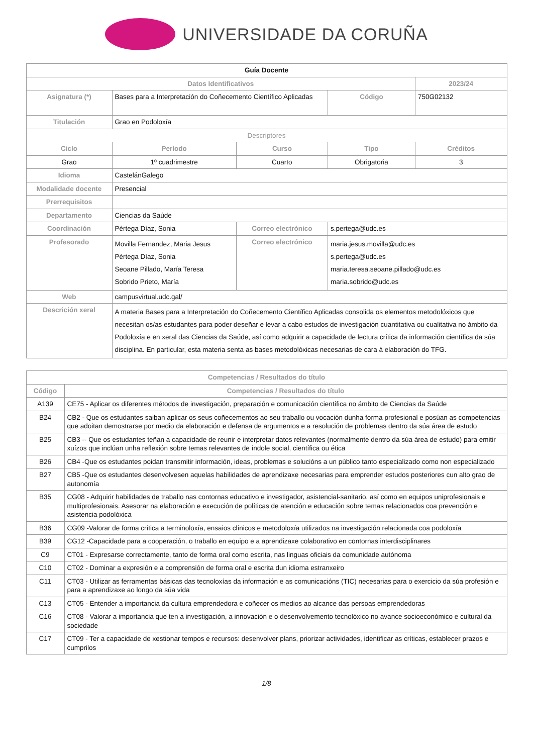UNIVERSIDADE DA CORUÑA
| Guía Docente | | | | | |
| Datos Identificativos | | | | 2023/24 | |
| Asignatura (*) | Bases para a Interpretación do Coñecemento Científico Aplicadas | | Código | 750G02132 | |
| Titulación | Grao en Podoloxía | | | | |
| Descriptores | | | | | |
| Ciclo | Período | Curso | Tipo | | Créditos |
| Grao | 1º cuadrimestre | Cuarto | Obrigatoria | | 3 |
| Idioma | CastelánGalego | | | | |
| Modalidade docente | Presencial | | | | |
| Prerrequisitos | | | | | |
| Departamento | Ciencias da Saúde | | | | |
| Coordinación | Pértega Díaz, Sonia | Correo electrónico | s.pertega@udc.es | | |
| Profesorado | Movilla Fernandez, Maria Jesus Pértega Díaz, Sonia Seoane Pillado, María Teresa Sobrido Prieto, María | Correo electrónico | maria.jesus.movilla@udc.es s.pertega@udc.es maria.teresa.seoane.pillado@udc.es maria.sobrido@udc.es | | |
| Web | campusvirtual.udc.gal/ | | | | |
| Descrición xeral | A materia Bases para a Interpretación do Coñecemento Científico Aplicadas consolida os elementos metodolóxicos que necesitan os/as estudantes para poder deseñar e levar a cabo estudos de investigación cuantitativa ou cualitativa no ámbito da Podoloxía e en xeral das Ciencias da Saúde, así como adquirir a capacidade de lectura crítica da información científica da súa disciplina. En particular, esta materia senta as bases metodolóxicas necesarias de cara á elaboración do TFG. | | | | |
| Competencias / Resultados do título | |
| --- | --- |
| Código | Competencias / Resultados do título |
| A139 | CE75 - Aplicar os diferentes métodos de investigación, preparación e comunicación científica no ámbito de Ciencias da Saúde |
| B24 | CB2 - Que os estudantes saiban aplicar os seus coñecementos ao seu traballo ou vocación dunha forma profesional e posúan as competencias que adoitan demostrarse por medio da elaboración e defensa de argumentos e a resolución de problemas dentro da súa área de estudo |
| B25 | CB3 -- Que os estudantes teñan a capacidade de reunir e interpretar datos relevantes (normalmente dentro da súa área de estudo) para emitir xuízos que inclúan unha reflexión sobre temas relevantes de índole social, científica ou ética |
| B26 | CB4 -Que os estudantes poidan transmitir información, ideas, problemas e solucións a un público tanto especializado como non especializado |
| B27 | CB5 -Que os estudantes desenvolvesen aquelas habilidades de aprendizaxe necesarias para emprender estudos posteriores cun alto grao de autonomía |
| B35 | CG08 - Adquirir habilidades de traballo nas contornas educativo e investigador, asistencial-sanitario, así como en equipos uniprofesionais e multiprofesionais. Asesorar na elaboración e execución de políticas de atención e educación sobre temas relacionados coa prevención e asistencia podolóxica |
| B36 | CG09 -Valorar de forma crítica a terminoloxía, ensaios clínicos e metodoloxía utilizados na investigación relacionada coa podoloxía |
| B39 | CG12 -Capacidade para a cooperación, o traballo en equipo e a aprendizaxe colaborativo en contornas interdisciplinares |
| C9 | CT01 - Expresarse correctamente, tanto de forma oral como escrita, nas linguas oficiais da comunidade autónoma |
| C10 | CT02 - Dominar a expresión e a comprensión de forma oral e escrita dun idioma estranxeiro |
| C11 | CT03 - Utilizar as ferramentas básicas das tecnoloxías da información e as comunicacións (TIC) necesarias para o exercicio da súa profesión e para a aprendizaxe ao longo da súa vida |
| C13 | CT05 - Entender a importancia da cultura emprendedora e coñecer os medios ao alcance das persoas emprendedoras |
| C16 | CT08 - Valorar a importancia que ten a investigación, a innovación e o desenvolvemento tecnolóxico no avance socioeconómico e cultural da sociedade |
| C17 | CT09 - Ter a capacidade de xestionar tempos e recursos: desenvolver plans, priorizar actividades, identificar as críticas, establecer prazos e cumprilos |
1/8